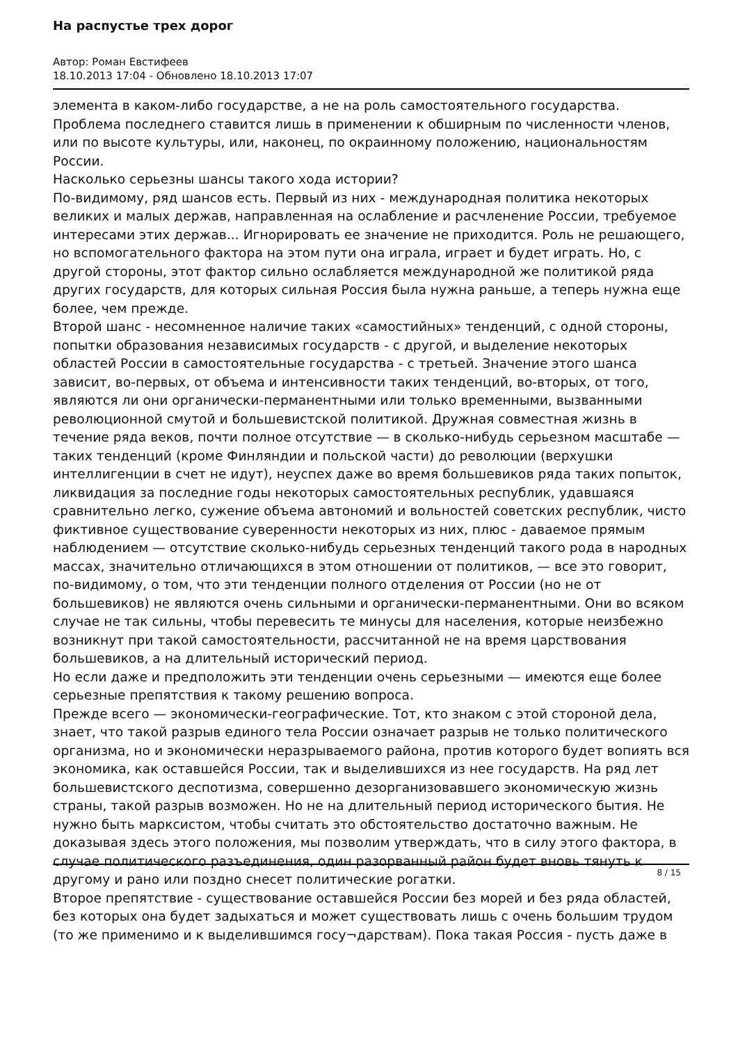На распустье трех дорог
Автор: Роман Евстифеев
18.10.2013 17:04 - Обновлено 18.10.2013 17:07
элемента в каком-либо государстве, а не на роль самостоятельного государства. Проблема последнего ставится лишь в применении к обширным по численности членов, или по высоте культуры, или, наконец, по окраинному положению, национальностям России.
Насколько серьезны шансы такого хода истории?
По-видимому, ряд шансов есть. Первый из них - международная политика некоторых великих и малых держав, направленная на ослабление и расчленение России, требуемое интересами этих держав... Игнорировать ее значение не приходится. Роль не решающего, но вспомогательного фактора на этом пути она играла, играет и будет играть. Но, с другой стороны, этот фактор сильно ослабляется международной же политикой ряда других государств, для которых сильная Россия была нужна раньше, а теперь нужна еще более, чем прежде.
Второй шанс - несомненное наличие таких «самостийных» тенденций, с одной стороны, попытки образования независимых государств - с другой, и выделение некоторых областей России в самостоятельные государства - с третьей. Значение этого шанса зависит, во-первых, от объема и интенсивности таких тенденций, во-вторых, от того, являются ли они органически-перманентными или только временными, вызванными революционной смутой и большевистской политикой. Дружная совместная жизнь в течение ряда веков, почти полное отсутствие — в сколько-нибудь серьезном масштабе — таких тенденций (кроме Финляндии и польской части) до революции (верхушки интеллигенции в счет не идут), неуспех даже во время большевиков ряда таких попыток, ликвидация за последние годы некоторых самостоятельных республик, удавшаяся сравнительно легко, сужение объема автономий и вольностей советских республик, чисто фиктивное существование суверенности некоторых из них, плюс - даваемое прямым наблюдением — отсутствие сколько-нибудь серьезных тенденций такого рода в народных массах, значительно отличающихся в этом отношении от политиков, — все это говорит, по-видимому, о том, что эти тенденции полного отделения от России (но не от большевиков) не являются очень сильными и органически-перманентными. Они во всяком случае не так сильны, чтобы перевесить те минусы для населения, которые неизбежно возникнут при такой самостоятельности, рассчитанной не на время царствования большевиков, а на длительный исторический период.
Но если даже и предположить эти тенденции очень серьезными — имеются еще более серьезные препятствия к такому решению вопроса.
Прежде всего — экономически-географические. Тот, кто знаком с этой стороной дела, знает, что такой разрыв единого тела России означает разрыв не только политического организма, но и экономически неразрываемого района, против которого будет вопиять вся экономика, как оставшейся России, так и выделившихся из нее государств. На ряд лет большевистского деспотизма, совершенно дезорганизовавшего экономическую жизнь страны, такой разрыв возможен. Но не на длительный период исторического бытия. Не нужно быть марксистом, чтобы считать это обстоятельство достаточно важным. Не доказывая здесь этого положения, мы позволим утверждать, что в силу этого фактора, в случае политического разъединения, один разорванный район будет вновь тянуть к другому и рано или поздно снесет политические рогатки.
Второе препятствие - существование оставшейся России без морей и без ряда областей, без которых она будет задыхаться и может существовать лишь с очень большим трудом (то же применимо и к выделившимся госу¬дарствам). Пока такая Россия - пусть даже в
8 / 15